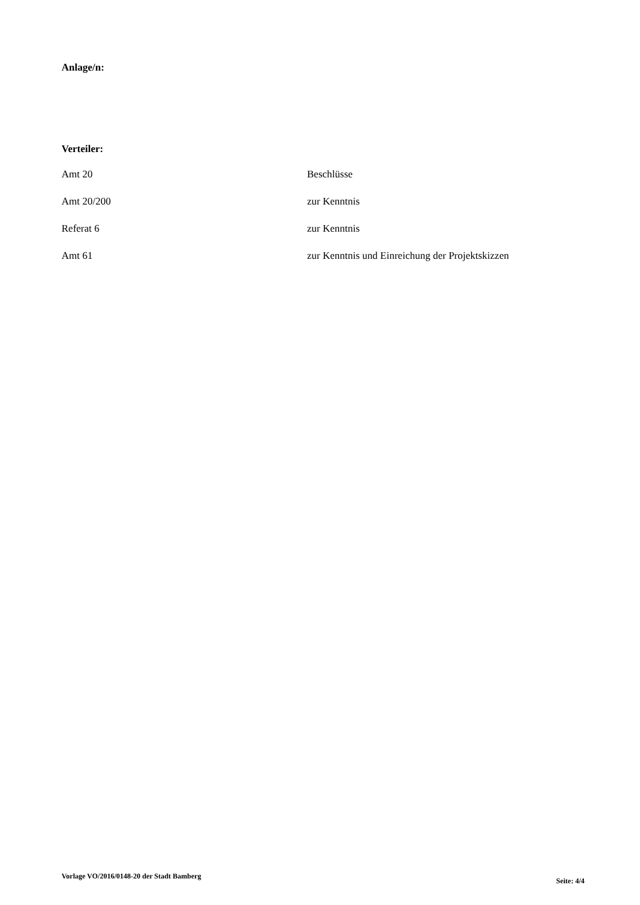Anlage/n:
Verteiler:
| Amt 20 | Beschlüsse |
| Amt 20/200 | zur Kenntnis |
| Referat 6 | zur Kenntnis |
| Amt 61 | zur Kenntnis und Einreichung der Projektskizzen |
Vorlage VO/2016/0148-20 der Stadt Bamberg Seite: 4/4